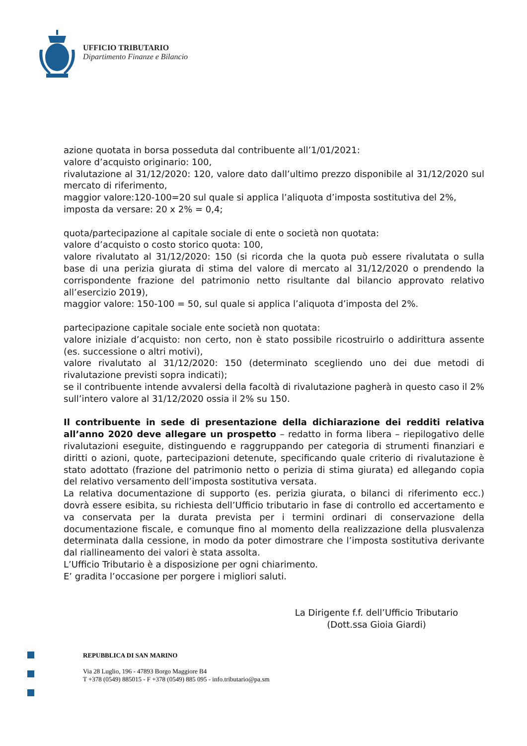UFFICIO TRIBUTARIO
Dipartimento Finanze e Bilancio
azione quotata in borsa posseduta dal contribuente all’1/01/2021:
valore d’acquisto originario: 100,
rivalutazione al 31/12/2020: 120, valore dato dall’ultimo prezzo disponibile al 31/12/2020 sul mercato di riferimento,
maggior valore:120-100=20 sul quale si applica l’aliquota d’imposta sostitutiva del 2%,
imposta da versare: 20 x 2% = 0,4;
quota/partecipazione al capitale sociale di ente o società non quotata:
valore d’acquisto o costo storico quota: 100,
valore rivalutato al 31/12/2020: 150 (si ricorda che la quota può essere rivalutata o sulla base di una perizia giurata di stima del valore di mercato al 31/12/2020 o prendendo la corrispondente frazione del patrimonio netto risultante dal bilancio approvato relativo all’esercizio 2019),
maggior valore: 150-100 = 50, sul quale si applica l’aliquota d’imposta del 2%.
partecipazione capitale sociale ente società non quotata:
valore iniziale d’acquisto: non certo, non è stato possibile ricostruirlo o addirittura assente (es. successione o altri motivi),
valore rivalutato al 31/12/2020: 150 (determinato scegliendo uno dei due metodi di rivalutazione previsti sopra indicati);
se il contribuente intende avvalersi della facoltà di rivalutazione pagherà in questo caso il 2% sull’intero valore al 31/12/2020 ossia il 2% su 150.
Il contribuente in sede di presentazione della dichiarazione dei redditi relativa all’anno 2020 deve allegare un prospetto – redatto in forma libera – riepilogativo delle rivalutazioni eseguite, distinguendo e raggruppando per categoria di strumenti finanziari e diritti o azioni, quote, partecipazioni detenute, specificando quale criterio di rivalutazione è stato adottato (frazione del patrimonio netto o perizia di stima giurata) ed allegando copia del relativo versamento dell’imposta sostitutiva versata.
La relativa documentazione di supporto (es. perizia giurata, o bilanci di riferimento ecc.) dovrà essere esibita, su richiesta dell’Ufficio tributario in fase di controllo ed accertamento e va conservata per la durata prevista per i termini ordinari di conservazione della documentazione fiscale, e comunque fino al momento della realizzazione della plusvalenza determinata dalla cessione, in modo da poter dimostrare che l’imposta sostitutiva derivante dal riallineamento dei valori è stata assolta.
L’Ufficio Tributario è a disposizione per ogni chiarimento.
E’ gradita l’occasione per porgere i migliori saluti.
La Dirigente f.f. dell’Ufficio Tributario
(Dott.ssa Gioia Giardi)
REPUBBLICA DI SAN MARINO
Via 28 Luglio, 196 - 47893 Borgo Maggiore B4
T +378 (0549) 885015 - F +378 (0549) 885 095 - info.tributario@pa.sm